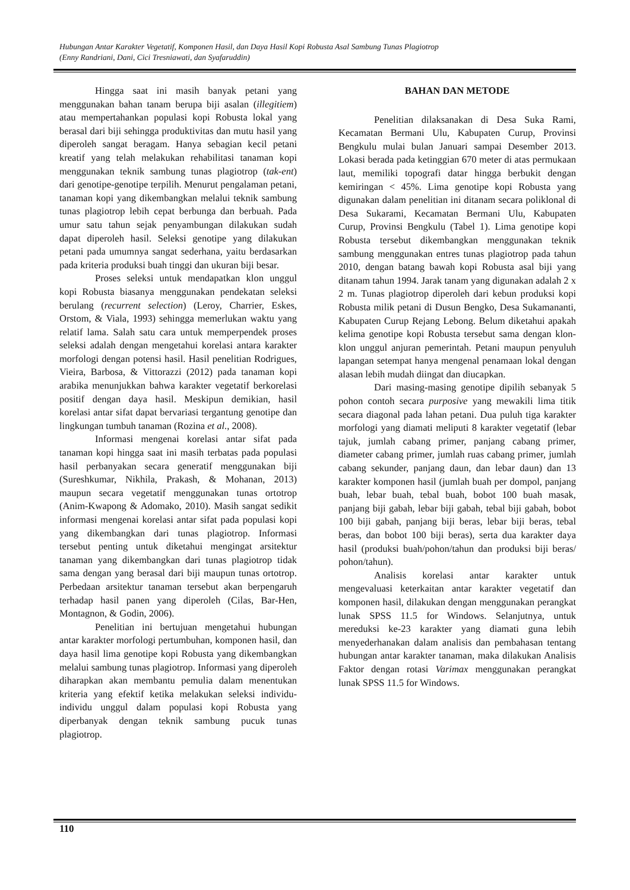Hubungan Antar Karakter Vegetatif, Komponen Hasil, dan Daya Hasil Kopi Robusta Asal Sambung Tunas Plagiotrop
(Enny Randriani, Dani, Cici Tresniawati, dan Syafaruddin)
Hingga saat ini masih banyak petani yang menggunakan bahan tanam berupa biji asalan (illegitiem) atau mempertahankan populasi kopi Robusta lokal yang berasal dari biji sehingga produktivitas dan mutu hasil yang diperoleh sangat beragam. Hanya sebagian kecil petani kreatif yang telah melakukan rehabilitasi tanaman kopi menggunakan teknik sambung tunas plagiotrop (tak-ent) dari genotipe-genotipe terpilih. Menurut pengalaman petani, tanaman kopi yang dikembangkan melalui teknik sambung tunas plagiotrop lebih cepat berbunga dan berbuah. Pada umur satu tahun sejak penyambungan dilakukan sudah dapat diperoleh hasil. Seleksi genotipe yang dilakukan petani pada umumnya sangat sederhana, yaitu berdasarkan pada kriteria produksi buah tinggi dan ukuran biji besar.
Proses seleksi untuk mendapatkan klon unggul kopi Robusta biasanya menggunakan pendekatan seleksi berulang (recurrent selection) (Leroy, Charrier, Eskes, Orstom, & Viala, 1993) sehingga memerlukan waktu yang relatif lama. Salah satu cara untuk memperpendek proses seleksi adalah dengan mengetahui korelasi antara karakter morfologi dengan potensi hasil. Hasil penelitian Rodrigues, Vieira, Barbosa, & Vittorazzi (2012) pada tanaman kopi arabika menunjukkan bahwa karakter vegetatif berkorelasi positif dengan daya hasil. Meskipun demikian, hasil korelasi antar sifat dapat bervariasi tergantung genotipe dan lingkungan tumbuh tanaman (Rozina et al., 2008).
Informasi mengenai korelasi antar sifat pada tanaman kopi hingga saat ini masih terbatas pada populasi hasil perbanyakan secara generatif menggunakan biji (Sureshkumar, Nikhila, Prakash, & Mohanan, 2013) maupun secara vegetatif menggunakan tunas ortotrop (Anim-Kwapong & Adomako, 2010). Masih sangat sedikit informasi mengenai korelasi antar sifat pada populasi kopi yang dikembangkan dari tunas plagiotrop. Informasi tersebut penting untuk diketahui mengingat arsitektur tanaman yang dikembangkan dari tunas plagiotrop tidak sama dengan yang berasal dari biji maupun tunas ortotrop. Perbedaan arsitektur tanaman tersebut akan berpengaruh terhadap hasil panen yang diperoleh (Cilas, Bar-Hen, Montagnon, & Godin, 2006).
Penelitian ini bertujuan mengetahui hubungan antar karakter morfologi pertumbuhan, komponen hasil, dan daya hasil lima genotipe kopi Robusta yang dikembangkan melalui sambung tunas plagiotrop. Informasi yang diperoleh diharapkan akan membantu pemulia dalam menentukan kriteria yang efektif ketika melakukan seleksi individu-individu unggul dalam populasi kopi Robusta yang diperbanyak dengan teknik sambung pucuk tunas plagiotrop.
BAHAN DAN METODE
Penelitian dilaksanakan di Desa Suka Rami, Kecamatan Bermani Ulu, Kabupaten Curup, Provinsi Bengkulu mulai bulan Januari sampai Desember 2013. Lokasi berada pada ketinggian 670 meter di atas permukaan laut, memiliki topografi datar hingga berbukit dengan kemiringan < 45%. Lima genotipe kopi Robusta yang digunakan dalam penelitian ini ditanam secara poliklonal di Desa Sukarami, Kecamatan Bermani Ulu, Kabupaten Curup, Provinsi Bengkulu (Tabel 1). Lima genotipe kopi Robusta tersebut dikembangkan menggunakan teknik sambung menggunakan entres tunas plagiotrop pada tahun 2010, dengan batang bawah kopi Robusta asal biji yang ditanam tahun 1994. Jarak tanam yang digunakan adalah 2 x 2 m. Tunas plagiotrop diperoleh dari kebun produksi kopi Robusta milik petani di Dusun Bengko, Desa Sukamananti, Kabupaten Curup Rejang Lebong. Belum diketahui apakah kelima genotipe kopi Robusta tersebut sama dengan klon-klon unggul anjuran pemerintah. Petani maupun penyuluh lapangan setempat hanya mengenal penamaan lokal dengan alasan lebih mudah diingat dan diucapkan.
Dari masing-masing genotipe dipilih sebanyak 5 pohon contoh secara purposive yang mewakili lima titik secara diagonal pada lahan petani. Dua puluh tiga karakter morfologi yang diamati meliputi 8 karakter vegetatif (lebar tajuk, jumlah cabang primer, panjang cabang primer, diameter cabang primer, jumlah ruas cabang primer, jumlah cabang sekunder, panjang daun, dan lebar daun) dan 13 karakter komponen hasil (jumlah buah per dompol, panjang buah, lebar buah, tebal buah, bobot 100 buah masak, panjang biji gabah, lebar biji gabah, tebal biji gabah, bobot 100 biji gabah, panjang biji beras, lebar biji beras, tebal beras, dan bobot 100 biji beras), serta dua karakter daya hasil (produksi buah/pohon/tahun dan produksi biji beras/ pohon/tahun).
Analisis korelasi antar karakter untuk mengevaluasi keterkaitan antar karakter vegetatif dan komponen hasil, dilakukan dengan menggunakan perangkat lunak SPSS 11.5 for Windows. Selanjutnya, untuk mereduksi ke-23 karakter yang diamati guna lebih menyederhanakan dalam analisis dan pembahasan tentang hubungan antar karakter tanaman, maka dilakukan Analisis Faktor dengan rotasi Varimax menggunakan perangkat lunak SPSS 11.5 for Windows.
110